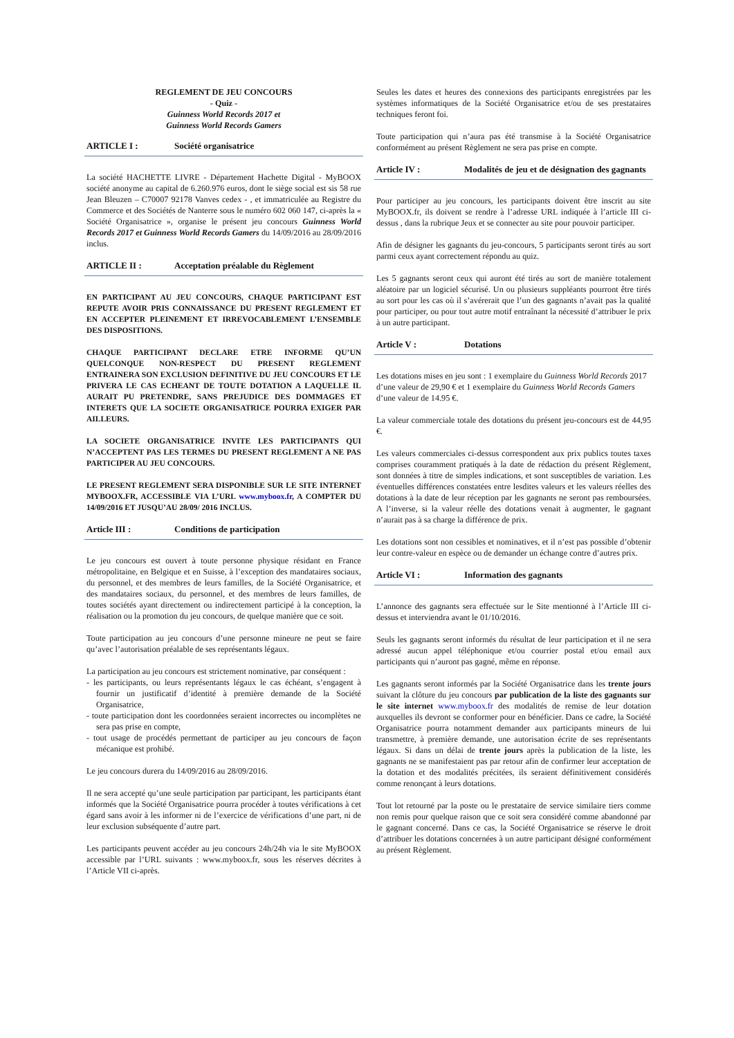REGLEMENT DE JEU CONCOURS
- Quiz -
Guinness World Records 2017 et
Guinness World Records Gamers
ARTICLE I : Société organisatrice
La société HACHETTE LIVRE - Département Hachette Digital - MyBOOX société anonyme au capital de 6.260.976 euros, dont le siège social est sis 58 rue Jean Bleuzen – C70007 92178 Vanves cedex - , et immatriculée au Registre du Commerce et des Sociétés de Nanterre sous le numéro 602 060 147, ci-après la « Société Organisatrice », organise le présent jeu concours Guinness World Records 2017 et Guinness World Records Gamers du 14/09/2016 au 28/09/2016 inclus.
ARTICLE II : Acceptation préalable du Règlement
EN PARTICIPANT AU JEU CONCOURS, CHAQUE PARTICIPANT EST REPUTE AVOIR PRIS CONNAISSANCE DU PRESENT REGLEMENT ET EN ACCEPTER PLEINEMENT ET IRREVOCABLEMENT L’ENSEMBLE DES DISPOSITIONS.
CHAQUE PARTICIPANT DECLARE ETRE INFORME QU’UN QUELCONQUE NON-RESPECT DU PRESENT REGLEMENT ENTRAINERA SON EXCLUSION DEFINITIVE DU JEU CONCOURS ET LE PRIVERA LE CAS ECHEANT DE TOUTE DOTATION A LAQUELLE IL AURAIT PU PRETENDRE, SANS PREJUDICE DES DOMMAGES ET INTERETS QUE LA SOCIETE ORGANISATRICE POURRA EXIGER PAR AILLEURS.
LA SOCIETE ORGANISATRICE INVITE LES PARTICIPANTS QUI N’ACCEPTENT PAS LES TERMES DU PRESENT REGLEMENT A NE PAS PARTICIPER AU JEU CONCOURS.
LE PRESENT REGLEMENT SERA DISPONIBLE SUR LE SITE INTERNET MYBOOX.FR, ACCESSIBLE VIA L’URL www.myboox.fr, A COMPTER DU 14/09/2016 ET JUSQU’AU 28/09/ 2016 INCLUS.
Article III : Conditions de participation
Le jeu concours est ouvert à toute personne physique résidant en France métropolitaine, en Belgique et en Suisse, à l’exception des mandataires sociaux, du personnel, et des membres de leurs familles, de la Société Organisatrice, et des mandataires sociaux, du personnel, et des membres de leurs familles, de toutes sociétés ayant directement ou indirectement participé à la conception, la réalisation ou la promotion du jeu concours, de quelque manière que ce soit.
Toute participation au jeu concours d’une personne mineure ne peut se faire qu’avec l’autorisation préalable de ses représentants légaux.
La participation au jeu concours est strictement nominative, par conséquent :
- les participants, ou leurs représentants légaux le cas échéant, s’engagent à fournir un justificatif d’identité à première demande de la Société Organisatrice,
- toute participation dont les coordonnées seraient incorrectes ou incomplètes ne sera pas prise en compte,
- tout usage de procédés permettant de participer au jeu concours de façon mécanique est prohibé.
Le jeu concours durera du 14/09/2016 au 28/09/2016.
Il ne sera accepté qu’une seule participation par participant, les participants étant informés que la Société Organisatrice pourra procéder à toutes vérifications à cet égard sans avoir à les informer ni de l’exercice de vérifications d’une part, ni de leur exclusion subséquente d’autre part.
Les participants peuvent accéder au jeu concours 24h/24h via le site MyBOOX accessible par l’URL suivants : www.myboox.fr, sous les réserves décrites à l’Article VII ci-après.
Seules les dates et heures des connexions des participants enregistrées par les systèmes informatiques de la Société Organisatrice et/ou de ses prestataires techniques feront foi.
Toute participation qui n’aura pas été transmise à la Société Organisatrice conformément au présent Règlement ne sera pas prise en compte.
Article IV : Modalités de jeu et de désignation des gagnants
Pour participer au jeu concours, les participants doivent être inscrit au site MyBOOX.fr, ils doivent se rendre à l’adresse URL indiquée à l’article III ci-dessus , dans la rubrique Jeux et se connecter au site pour pouvoir participer.
Afin de désigner les gagnants du jeu-concours, 5 participants seront tirés au sort parmi ceux ayant correctement répondu au quiz.
Les 5 gagnants seront ceux qui auront été tirés au sort de manière totalement aléatoire par un logiciel sécurisé. Un ou plusieurs suppléants pourront être tirés au sort pour les cas où il s’avérerait que l’un des gagnants n’avait pas la qualité pour participer, ou pour tout autre motif entraînant la nécessité d’attribuer le prix à un autre participant.
Article V : Dotations
Les dotations mises en jeu sont : 1 exemplaire du Guinness World Records 2017 d’une valeur de 29,90 € et 1 exemplaire du Guinness World Records Gamers d’une valeur de 14.95 €.
La valeur commerciale totale des dotations du présent jeu-concours est de 44,95 €.
Les valeurs commerciales ci-dessus correspondent aux prix publics toutes taxes comprises couramment pratiqués à la date de rédaction du présent Règlement, sont données à titre de simples indications, et sont susceptibles de variation. Les éventuelles différences constatées entre lesdites valeurs et les valeurs réelles des dotations à la date de leur réception par les gagnants ne seront pas remboursées. A l’inverse, si la valeur réelle des dotations venait à augmenter, le gagnant n’aurait pas à sa charge la différence de prix.
Les dotations sont non cessibles et nominatives, et il n’est pas possible d’obtenir leur contre-valeur en espèce ou de demander un échange contre d’autres prix.
Article VI : Information des gagnants
L’annonce des gagnants sera effectuée sur le Site mentionné à l’Article III ci-dessus et interviendra avant le 01/10/2016.
Seuls les gagnants seront informés du résultat de leur participation et il ne sera adressé aucun appel téléphonique et/ou courrier postal et/ou email aux participants qui n’auront pas gagné, même en réponse.
Les gagnants seront informés par la Société Organisatrice dans les trente jours suivant la clôture du jeu concours par publication de la liste des gagnants sur le site internet www.myboox.fr des modalités de remise de leur dotation auxquelles ils devront se conformer pour en bénéficier. Dans ce cadre, la Société Organisatrice pourra notamment demander aux participants mineurs de lui transmettre, à première demande, une autorisation écrite de ses représentants légaux. Si dans un délai de trente jours après la publication de la liste, les gagnants ne se manifestaient pas par retour afin de confirmer leur acceptation de la dotation et des modalités précitées, ils seraient définitivement considérés comme renonçant à leurs dotations.
Tout lot retourné par la poste ou le prestataire de service similaire tiers comme non remis pour quelque raison que ce soit sera considéré comme abandonné par le gagnant concerné. Dans ce cas, la Société Organisatrice se réserve le droit d’attribuer les dotations concernées à un autre participant désigné conformément au présent Règlement.